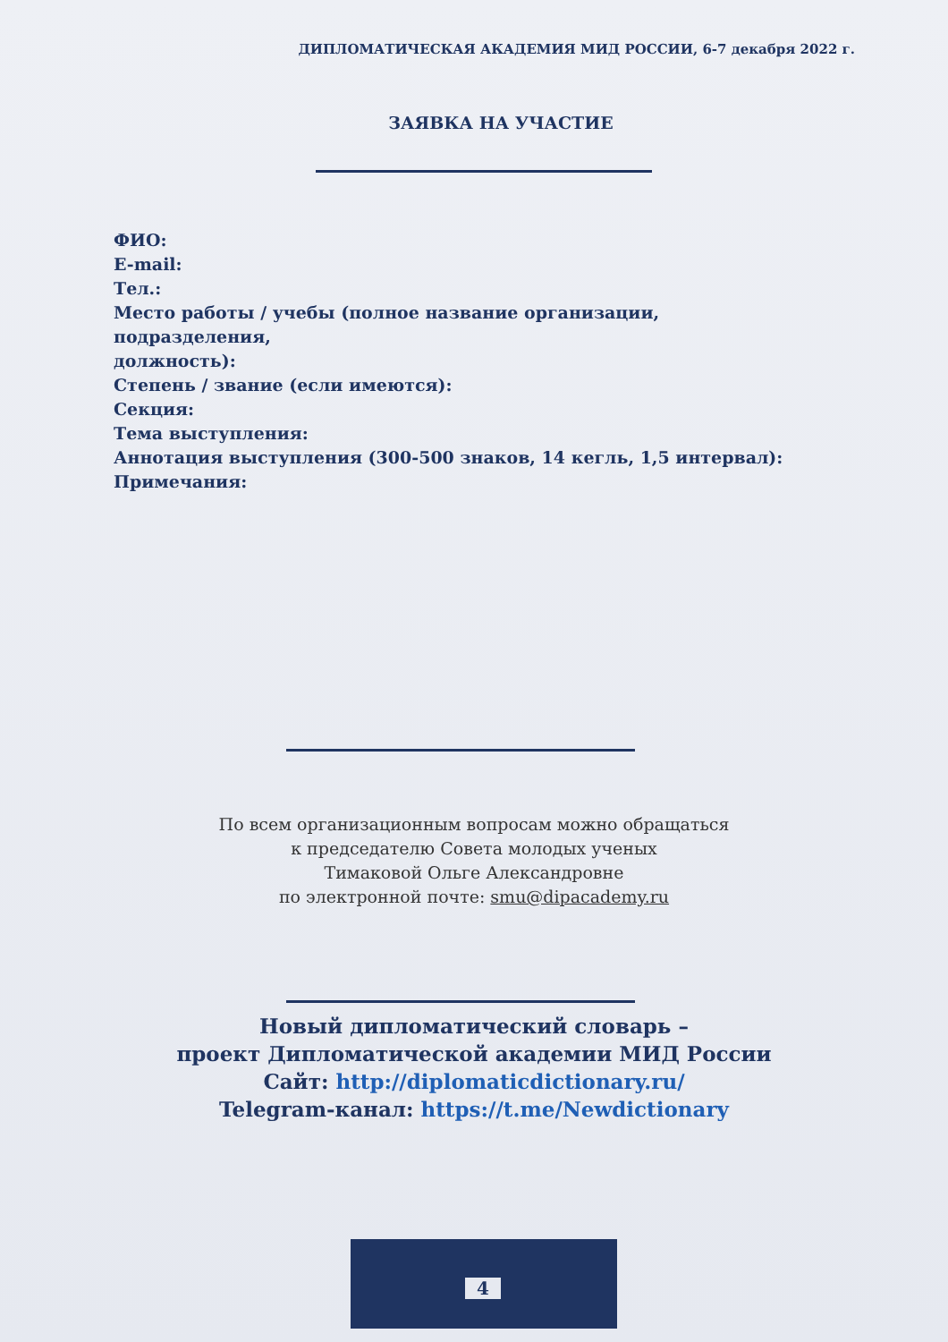ДИПЛОМАТИЧЕСКАЯ АКАДЕМИЯ МИД РОССИИ, 6-7 декабря 2022 г.
ЗАЯВКА НА УЧАСТИЕ
ФИО:
E-mail:
Тел.:
Место работы / учебы (полное название организации,
подразделения,
должность):
Степень / звание (если имеются):
Секция:
Тема выступления:
Аннотация выступления (300-500 знаков, 14 кегль, 1,5 интервал):
Примечания:
По всем организационным вопросам можно обращаться
к председателю Совета молодых ученых
Тимаковой Ольге Александровне
по электронной почте: smu@dipacademy.ru
Новый дипломатический словарь –
проект Дипломатической академии МИД России
Сайт: http://diplomaticdictionary.ru/
Telegram-канал: https://t.me/Newdictionary
4